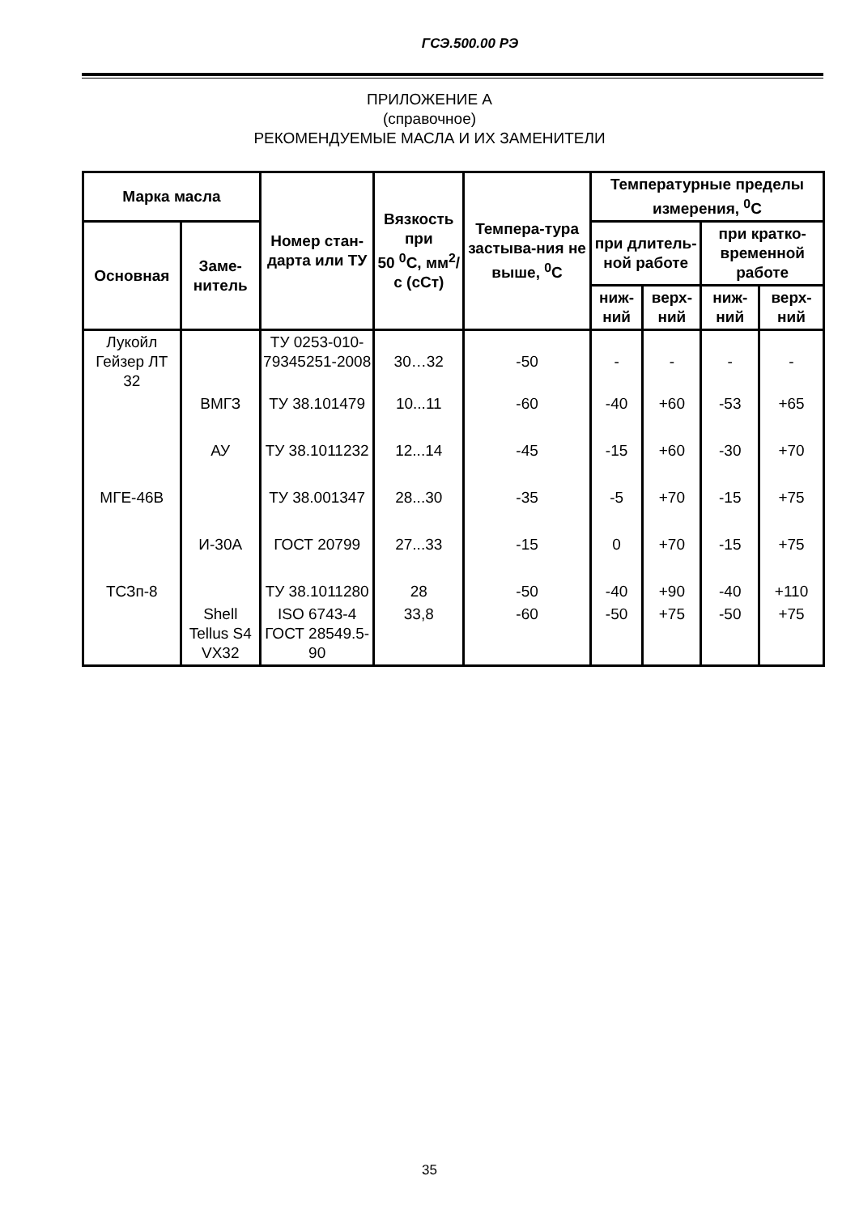ГСЭ.500.00 РЭ
ПРИЛОЖЕНИЕ А
(справочное)
РЕКОМЕНДУЕМЫЕ МАСЛА И ИХ ЗАМЕНИТЕЛИ
| Марка масла | | Номер стан-дарта или ТУ | Вязкость при 50 <sup>0</sup>С, мм<sup>2</sup>/с (сСт) | Темпера-тура застыва-ния не выше, <sup>0</sup>С | Температурные пределы измерения, <sup>0</sup>С | | | |
| --- | --- | --- | --- | --- | --- | --- | --- | --- |
| Основная | Заме-нитель | | | | при длитель-ной работе | | при кратко-временной работе | |
| | | | | | ниж-ний | верх-ний | ниж-ний | верх-ний |
| Лукойл Гейзер ЛТ 32 | | ТУ 0253-010-79345251-2008 | 30…32 | -50 | - | - | - | - |
| | ВМГЗ | ТУ 38.101479 | 10...11 | -60 | -40 | +60 | -53 | +65 |
| | АУ | ТУ 38.1011232 | 12...14 | -45 | -15 | +60 | -30 | +70 |
| МГЕ-46В | | ТУ 38.001347 | 28...30 | -35 | -5 | +70 | -15 | +75 |
| | И-30А | ГОСТ 20799 | 27...33 | -15 | 0 | +70 | -15 | +75 |
| ТСЗп-8 | | ТУ 38.1011280 | 28 | -50 | -40 | +90 | -40 | +110 |
| | Shell Tellus S4 VX32 | ISO 6743-4 ГОСТ 28549.5-90 | 33,8 | -60 | -50 | +75 | -50 | +75 |
35